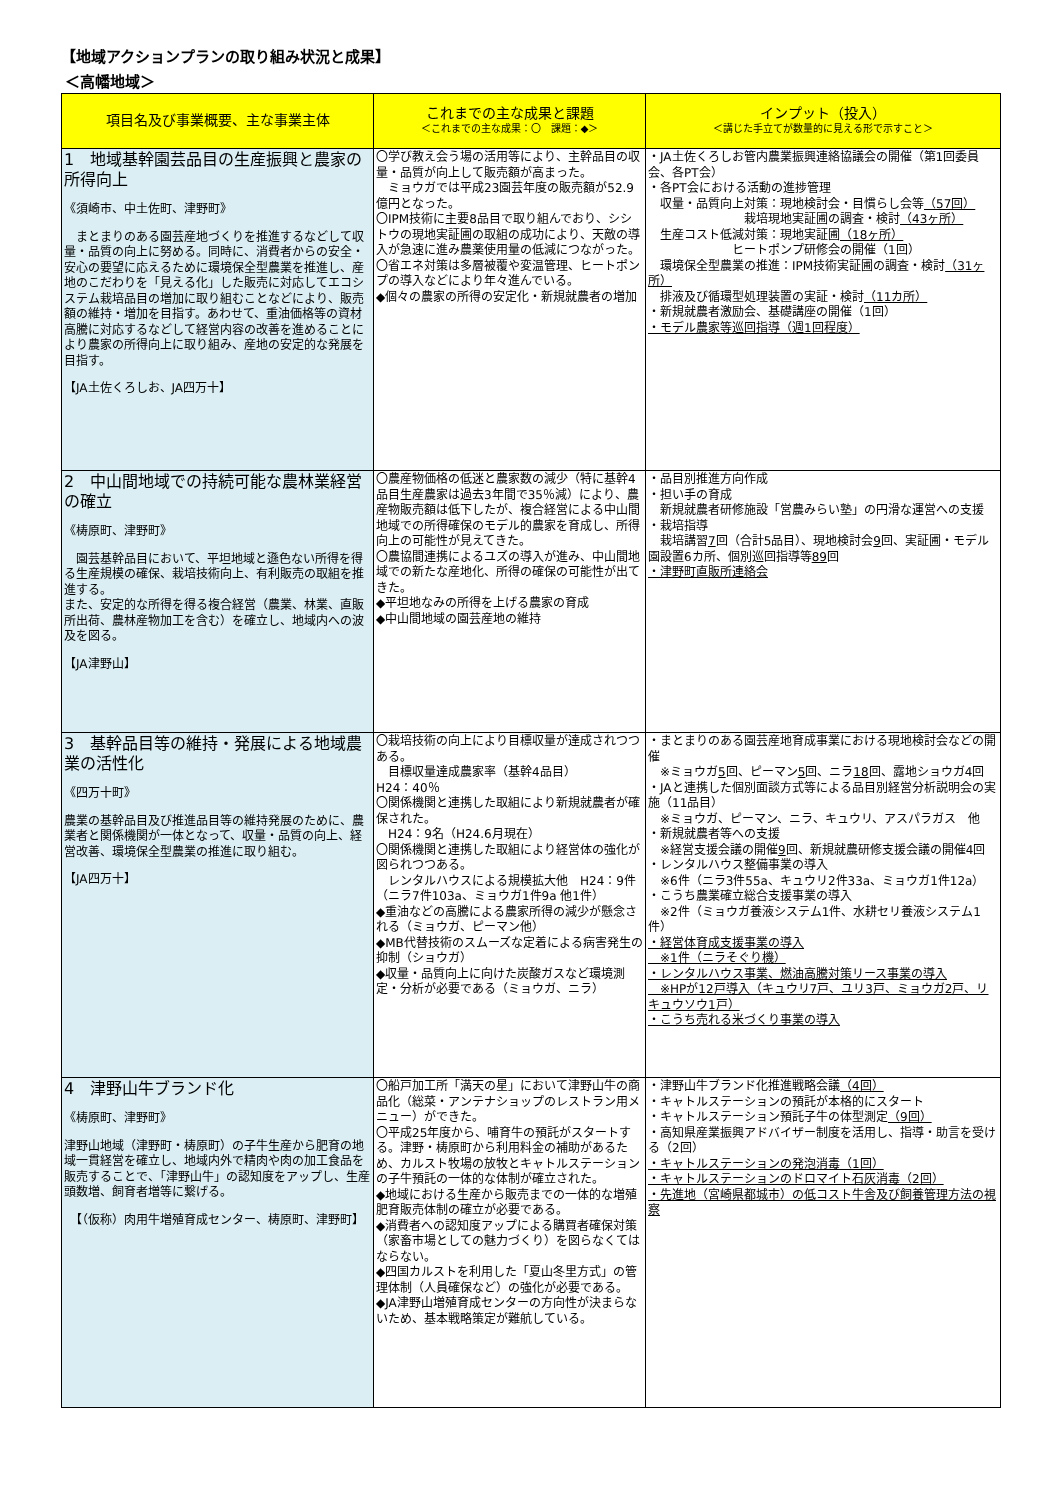【地域アクションプランの取り組み状況と成果】
＜高幡地域＞
| 項目名及び事業概要、主な事業主体 | これまでの主な成果と課題 ＜これまでの主な成果：〇 課題：◆＞ | インプット（投入） ＜講じた手立てが数量的に見える形で示すこと＞ |
| --- | --- | --- |
| 1 地域基幹園芸品目の生産振興と農家の所得向上 《須崎市、中土佐町、津野町》 まとまりのある園芸産地づくりを推進するなどして収量・品質の向上に努める。同時に、消費者からの安全・安心の要望に応えるために環境保全型農業を推進し、産地のこだわりを「見える化」した販売に対応してエコシステム栽培品目の増加に取り組むことなどにより、販売額の維持・増加を目指す。あわせて、重油価格等の資材高騰に対応するなどして経営内容の改善を進めることにより農家の所得向上に取り組み、産地の安定的な発展を目指す。 【JA土佐くろしお、JA四万十】 | 〇学び教え会う場の活用等により、主幹品目の収量・品質が向上して販売額が高まった。 ミョウガでは平成23園芸年度の販売額が52.9億円となった。 〇IPM技術に主要8品目で取り組んでおり、シシトウの現地実証圃の取組の成功により、天敵の導入が急速に進み農薬使用量の低減につながった。 〇省エネ対策は多層被覆や変温管理、ヒートポンプの導入などにより年々進んでいる。 ◆個々の農家の所得の安定化・新規就農者の増加 | ・JA土佐くろしお管内農業振興連絡協議会の開催（第1回委員会、各PT会） ・各PT会における活動の進捗管理 収量・品質向上対策：現地検討会・目慣らし会等 （57回） 栽培現地実証圃の調査・検討 （43ヶ所） 生産コスト低減対策：現地実証圃 （18ヶ所） ヒートポンプ研修会の開催（1回） 環境保全型農業の推進：IPM技術実証圃の調査・検討 （31ヶ所） 排液及び循環型処理装置の実証・検討 （11カ所） ・新規就農者激励会、基礎講座の開催（1回） ・モデル農家等巡回指導（週1回程度） |
| 2 中山間地域での持続可能な農林業経営の確立 《梼原町、津野町》 園芸基幹品目において、平坦地域と遜色ない所得を得る生産規模の確保、栽培技術向上、有利販売の取組を推進する。 また、安定的な所得を得る複合経営（農業、林業、直販所出荷、農林産物加工を含む）を確立し、地域内への波及を図る。 【JA津野山】 | 〇農産物価格の低迷と農家数の減少（特に基幹4品目生産農家は過去3年間で35％減）により、農産物販売額は低下したが、複合経営による中山間地域での所得確保のモデル的農家を育成し、所得向上の可能性が見えてきた。 〇農協間連携によるユズの導入が進み、中山間地域での新たな産地化、所得の確保の可能性が出てきた。 ◆平坦地なみの所得を上げる農家の育成 ◆中山間地域の園芸産地の維持 | ・品目別推進方向作成 ・担い手の育成 新規就農者研修施設「営農みらい塾」の円滑な運営への支援 ・栽培指導 栽培講習 7 回（合計5品目）、現地検討会 9 回、実証圃・モデル園設置6カ所、個別巡回指導等 89 回 ・津野町直販所連絡会 |
| 3 基幹品目等の維持・発展による地域農業の活性化 《四万十町》 農業の基幹品目及び推進品目等の維持発展のために、農業者と関係機関が一体となって、収量・品質の向上、経営改善、環境保全型農業の推進に取り組む。 【JA四万十】 | 〇栽培技術の向上により目標収量が達成されつつある。 目標収量達成農家率（基幹4品目） H24：40％ 〇関係機関と連携した取組により新規就農者が確保された。 H24：9名（H24.6月現在） 〇関係機関と連携した取組により経営体の強化が図られつつある。 レンタルハウスによる規模拡大他 H24：9件（ニラ7件103a、ミョウガ1件9a 他1件） ◆重油などの高騰による農家所得の減少が懸念される（ミョウガ、ピーマン他） ◆MB代替技術のスムーズな定着による病害発生の抑制（ショウガ） ◆収量・品質向上に向けた炭酸ガスなど環境測定・分析が必要である（ミョウガ、ニラ） | ・まとまりのある園芸産地育成事業における現地検討会などの開催 ※ミョウガ 5 回、ピーマン 5 回、ニラ 18 回、露地ショウガ4回 ・JAと連携した個別面談方式等による品目別経営分析説明会の実施（11品目） ※ミョウガ、ピーマン、ニラ、キュウリ、アスパラガス 他 ・新規就農者等への支援 ※経営支援会議の開催 9 回、新規就農研修支援会議の開催4回 ・レンタルハウス整備事業の導入 ※6件（ニラ3件55a、キュウリ2件33a、ミョウガ1件12a） ・こうち農業確立総合支援事業の導入 ※2件（ミョウガ養液システム1件、水耕セリ養液システム1件） ・経営体育成支援事業の導入 ※1件（ニラそぐり機） ・レンタルハウス事業、燃油高騰対策リース事業の導入 ※HPが12戸導入（キュウリ7戸、ユリ3戸、ミョウガ2戸、リキュウソウ1戸） ・こうち売れる米づくり事業の導入 |
| 4 津野山牛ブランド化 《梼原町、津野町》 津野山地域（津野町・梼原町）の子牛生産から肥育の地域一貫経営を確立し、地域内外で精肉や肉の加工食品を販売することで、「津野山牛」の認知度をアップし、生産頭数増、飼育者増等に繋げる。 【（仮称）肉用牛増殖育成センター、梼原町、津野町】 | 〇船戸加工所「満天の星」において津野山牛の商品化（総菜・アンテナショップのレストラン用メニュー）ができた。 〇平成25年度から、哺育牛の預託がスタートする。津野・梼原町から利用料金の補助があるため、カルスト牧場の放牧とキャトルステーションの子牛預託の一体的な体制が確立された。 ◆地域における生産から販売までの一体的な増殖肥育販売体制の確立が必要である。 ◆消費者への認知度アップによる購買者確保対策（家畜市場としての魅力づくり）を図らなくてはならない。 ◆四国カルストを利用した「夏山冬里方式」の管理体制（人員確保など）の強化が必要である。 ◆JA津野山増殖育成センターの方向性が決まらないため、基本戦略策定が難航している。 | ・津野山牛ブランド化推進戦略会議 （4回） ・キャトルステーションの預託が本格的にスタート ・キャトルステーション預託子牛の体型測定 （9回） ・高知県産業振興アドバイザー制度を活用し、指導・助言を受ける（2回） ・キャトルステーションの発泡消毒（1回） ・キャトルステーションのドロマイト石灰消毒（2回） ・先進地（宮崎県都城市）の低コスト牛舎及び飼養管理方法の視察 |